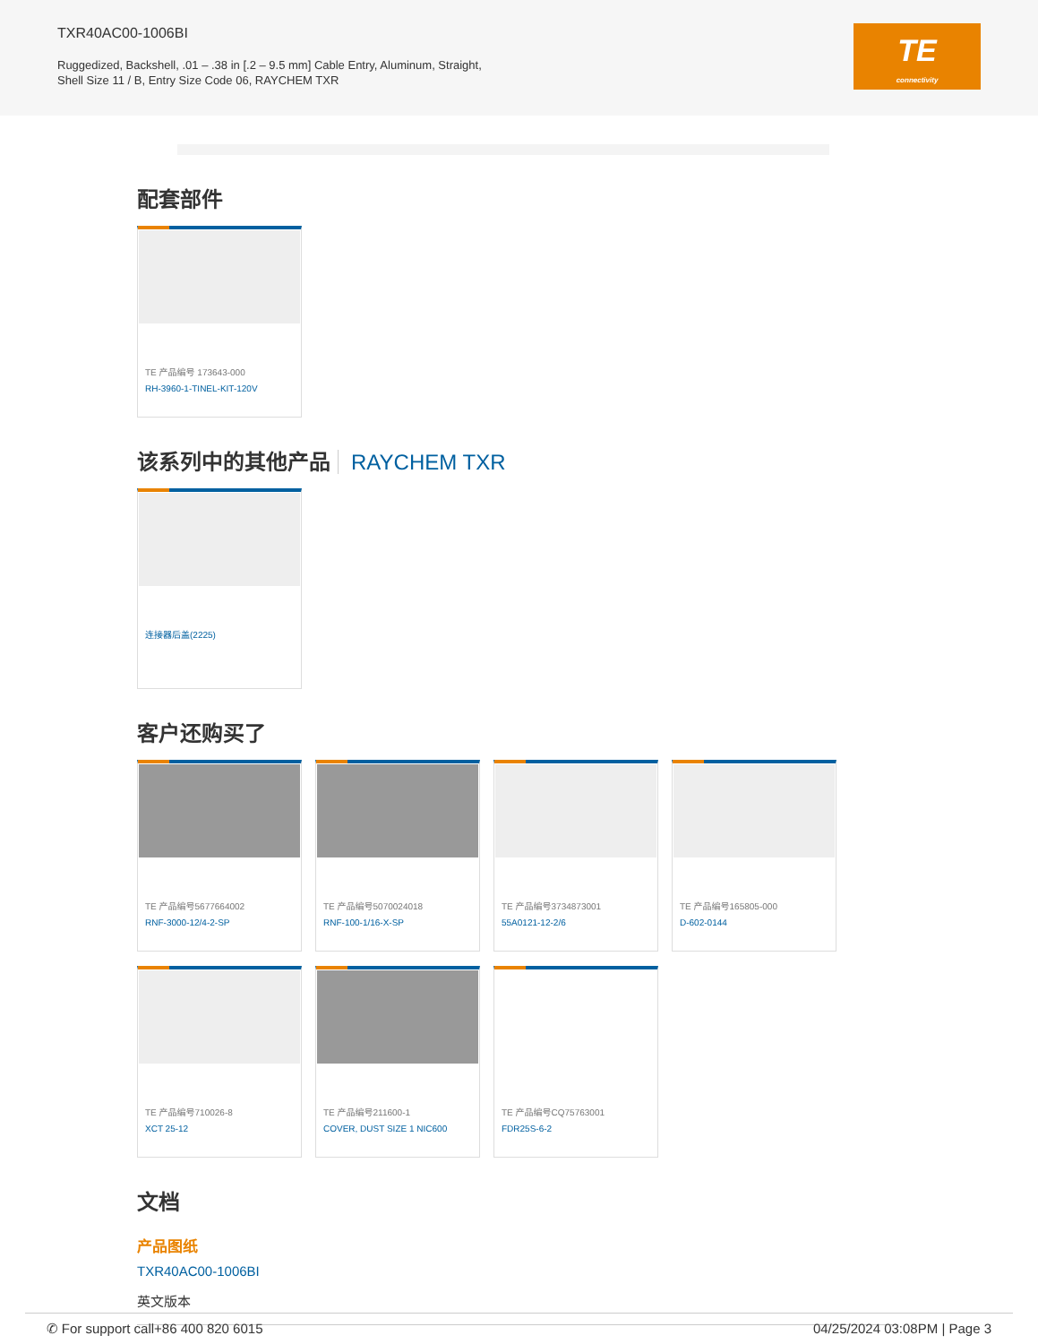TXR40AC00-1006BI
Ruggedized, Backshell, .01 – .38 in [.2 – 9.5 mm] Cable Entry, Aluminum, Straight,
Shell Size 11 / B, Entry Size Code 06, RAYCHEM TXR
TE
connectivity
配套部件
TE 产品编号 173643-000
RH-3960-1-TINEL-KIT-120V
该系列中的其他产品 RAYCHEM TXR
连接器后盖(2225)
客户还购买了
TE 产品编号5677664002
RNF-3000-12/4-2-SP
TE 产品编号5070024018
RNF-100-1/16-X-SP
TE 产品编号3734873001
55A0121-12-2/6
TE 产品编号165805-000
D-602-0144
TE 产品编号710026-8
XCT 25-12
TE 产品编号211600-1
COVER, DUST SIZE 1 NIC600
TE 产品编号CQ75763001
FDR25S-6-2
文档
产品图纸
TXR40AC00-1006BI
英文版本
✆ For support call+86 400 820 6015 04/25/2024 03:08PM | Page 3